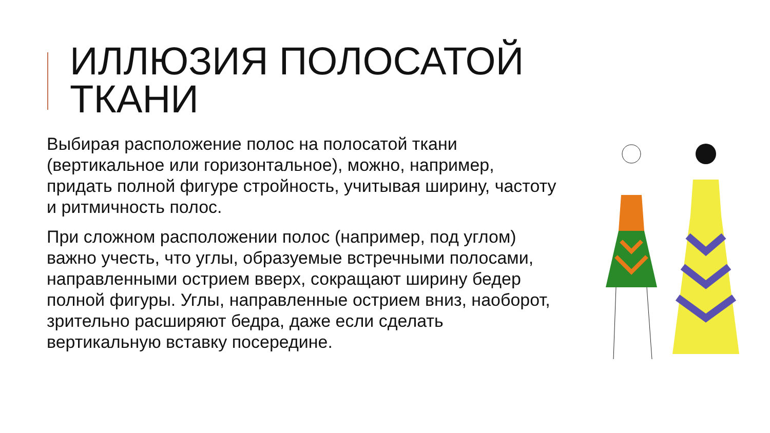ИЛЛЮЗИЯ ПОЛОСАТОЙ ТКАНИ
Выбирая расположение полос на полосатой ткани (вертикальное или горизонтальное), можно, например, придать полной фигуре стройность, учитывая ширину, частоту и ритмичность полос.
При сложном расположении полос (например, под углом) важно учесть, что углы, образуемые встречными полосами, направленными острием вверх, сокращают ширину бедер полной фигуры. Углы, направленные острием вниз, наоборот, зрительно расширяют бедра, даже если сделать вертикальную вставку посередине.